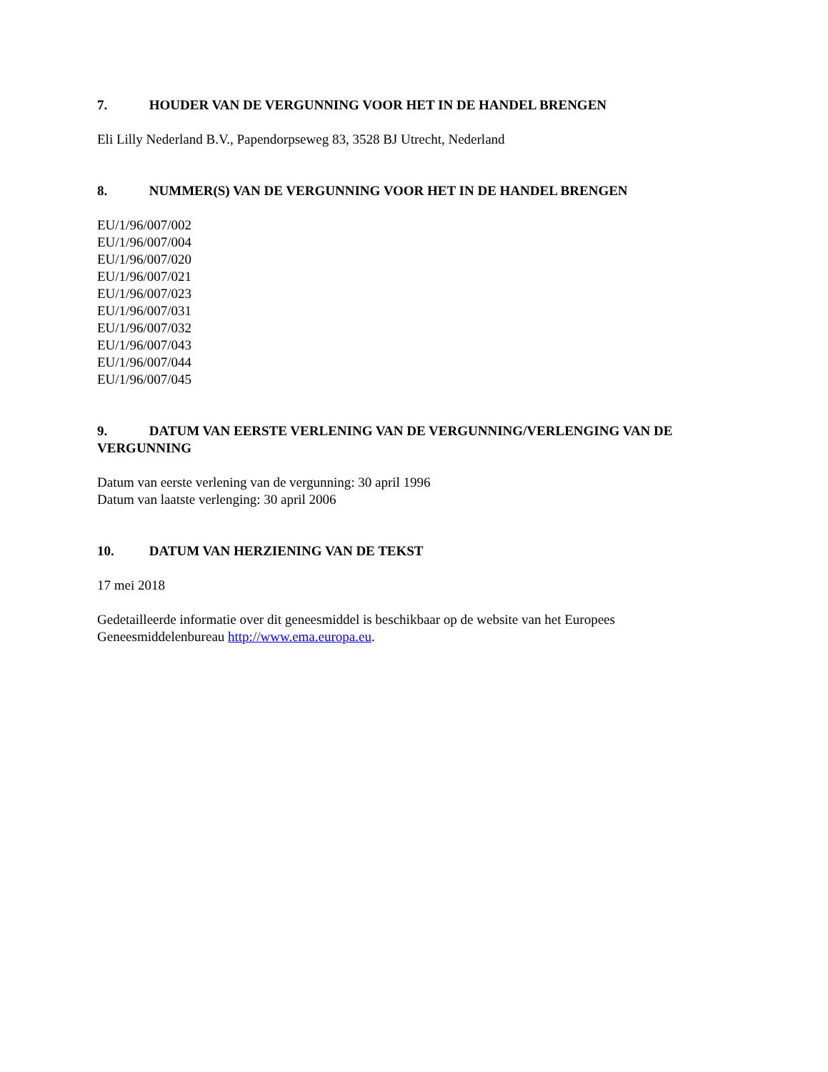7. HOUDER VAN DE VERGUNNING VOOR HET IN DE HANDEL BRENGEN
Eli Lilly Nederland B.V., Papendorpseweg 83, 3528 BJ Utrecht, Nederland
8. NUMMER(S) VAN DE VERGUNNING VOOR HET IN DE HANDEL BRENGEN
EU/1/96/007/002
EU/1/96/007/004
EU/1/96/007/020
EU/1/96/007/021
EU/1/96/007/023
EU/1/96/007/031
EU/1/96/007/032
EU/1/96/007/043
EU/1/96/007/044
EU/1/96/007/045
9. DATUM VAN EERSTE VERLENING VAN DE VERGUNNING/VERLENGING VAN DE VERGUNNING
Datum van eerste verlening van de vergunning: 30 april 1996
Datum van laatste verlenging: 30 april 2006
10. DATUM VAN HERZIENING VAN DE TEKST
17 mei 2018
Gedetailleerde informatie over dit geneesmiddel is beschikbaar op de website van het Europees Geneesmiddelenbureau http://www.ema.europa.eu.